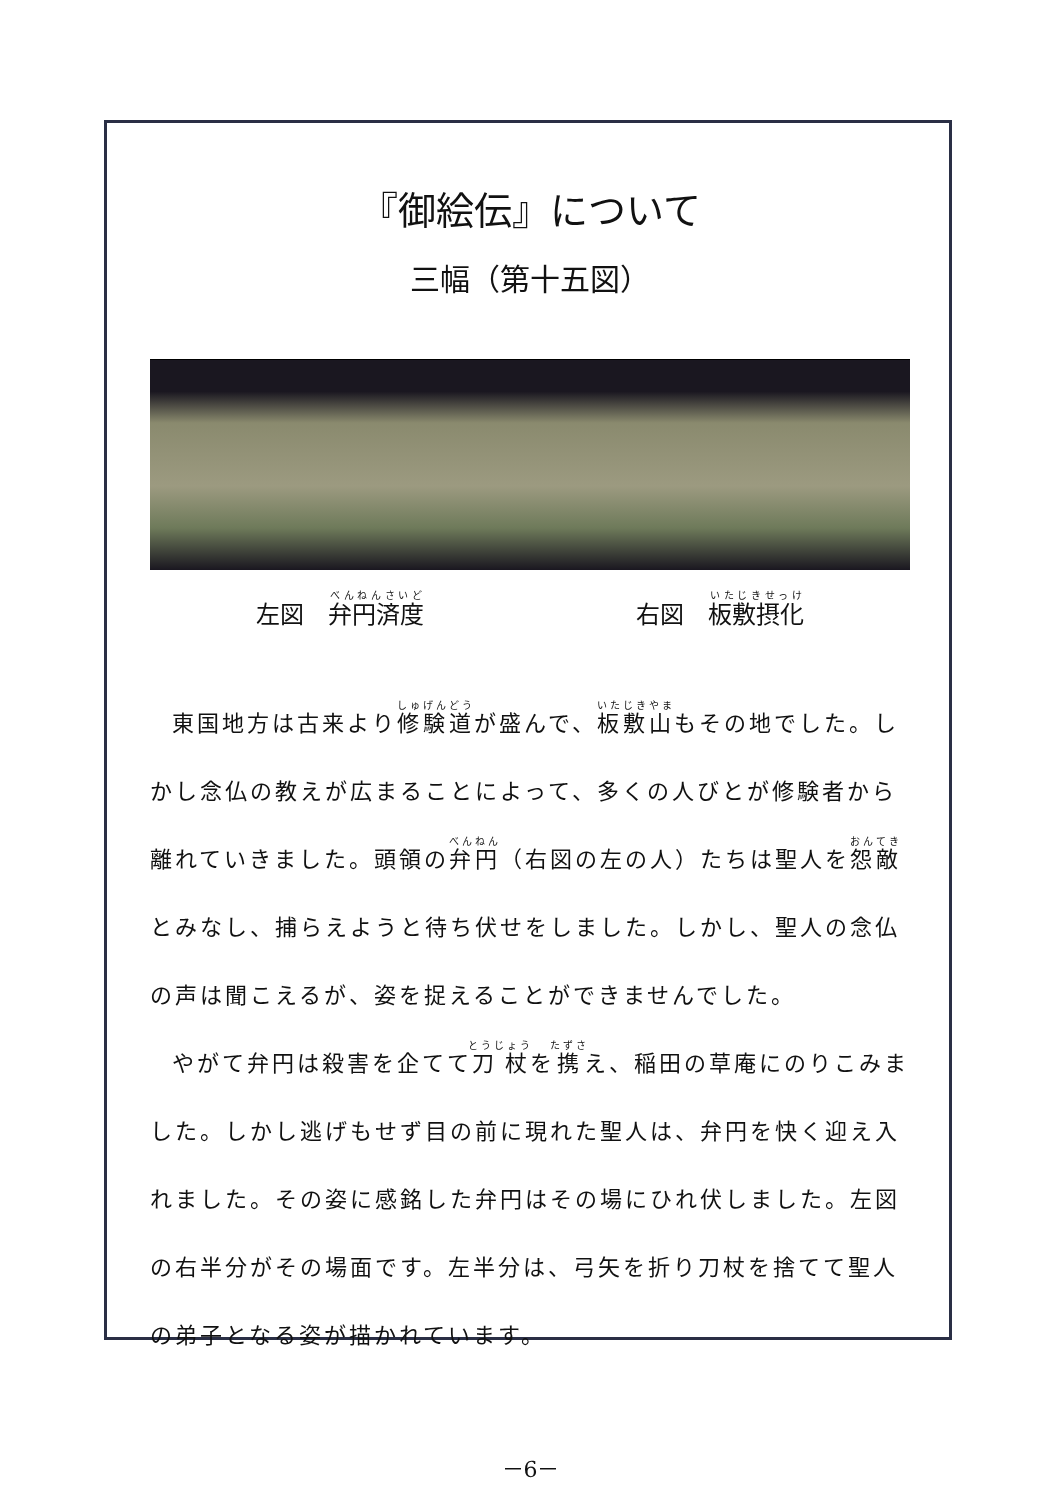『御絵伝』について
三幅（第十五図）
左図　弁円済度 右図　板敷摂化
東国地方は古来より修験道が盛んで、板敷山もその地でした。しかし念仏の教えが広まることによって、多くの人びとが修験者から離れていきました。頭領の弁円（右図の左の人）たちは聖人を怨敵とみなし、捕らえようと待ち伏せをしました。しかし、聖人の念仏の声は聞こえるが、姿を捉えることができませんでした。
やがて弁円は殺害を企てて刀杖を携え、稲田の草庵にのりこみました。しかし逃げもせず目の前に現れた聖人は、弁円を快く迎え入れました。その姿に感銘した弁円はその場にひれ伏しました。左図の右半分がその場面です。左半分は、弓矢を折り刀杖を捨てて聖人の弟子となる姿が描かれています。
－6－